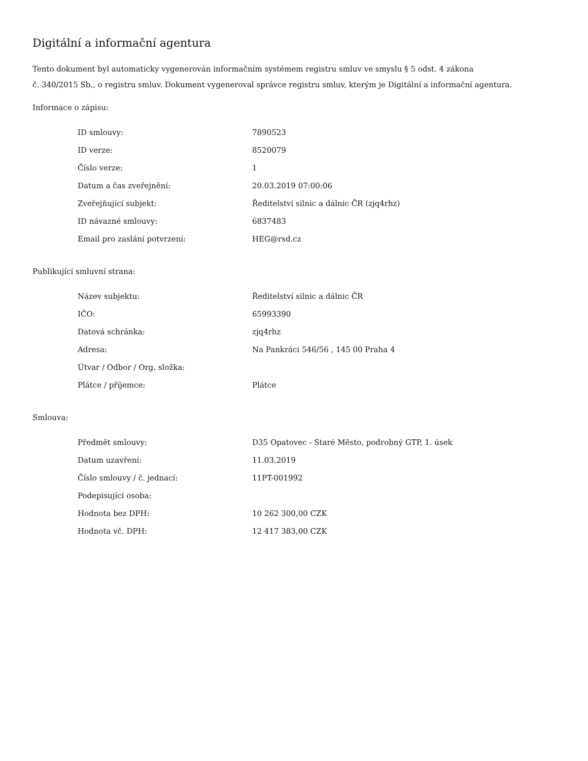Digitální a informační agentura
Tento dokument byl automaticky vygenerován informačním systémem registru smluv ve smyslu § 5 odst. 4 zákona
č. 340/2015 Sb., o registru smluv. Dokument vygeneroval správce registru smluv, kterým je Digitální a informační agentura.
Informace o zápisu:
| ID smlouvy: | 7890523 |
| ID verze: | 8520079 |
| Číslo verze: | 1 |
| Datum a čas zveřejnění: | 20.03.2019 07:00:06 |
| Zveřejňující subjekt: | Ředitelství silnic a dálnic ČR (zjq4rhz) |
| ID návazné smlouvy: | 6837483 |
| Email pro zaslání potvrzení: | HEG@rsd.cz |
Publikující smluvní strana:
| Název subjektu: | Ředitelství silnic a dálnic ČR |
| IČO: | 65993390 |
| Datová schránka: | zjq4rhz |
| Adresa: | Na Pankráci 546/56 , 145 00 Praha 4 |
| Útvar / Odbor / Org. složka: | |
| Plátce / příjemce: | Plátce |
Smlouva:
| Předmět smlouvy: | D35 Opatovec - Staré Město, podrobný GTP, 1. úsek |
| Datum uzavření: | 11.03.2019 |
| Číslo smlouvy / č. jednací: | 11PT-001992 |
| Podepisující osoba: | |
| Hodnota bez DPH: | 10 262 300,00 CZK |
| Hodnota vč. DPH: | 12 417 383,00 CZK |